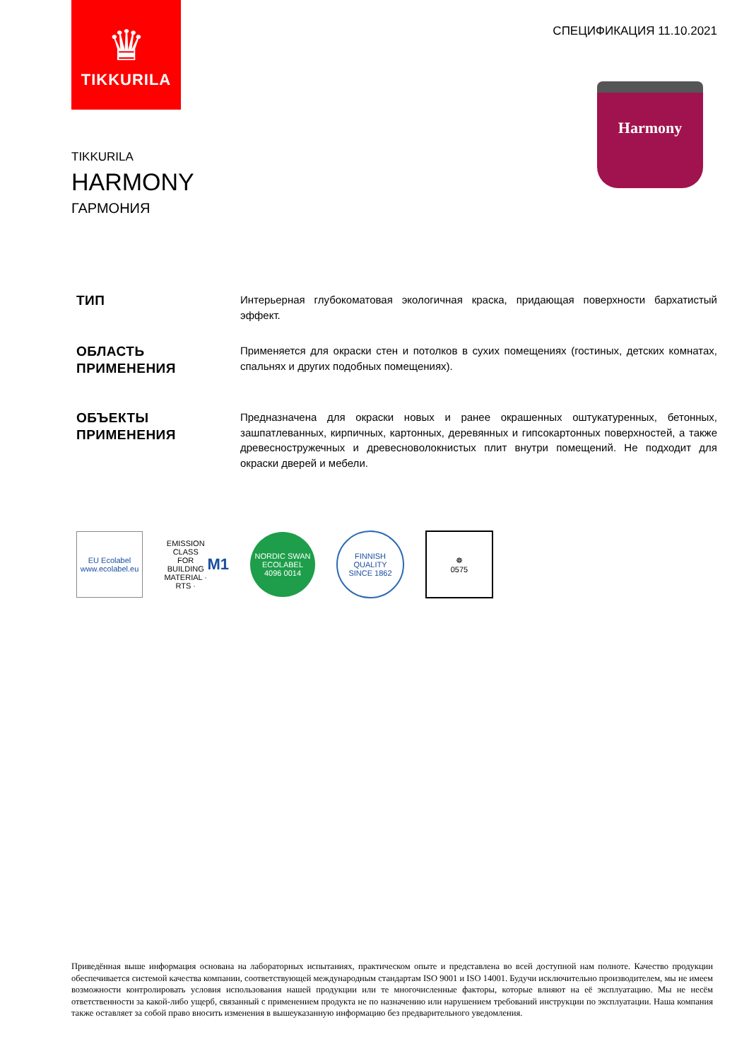♛
TIKKURILA
СПЕЦИФИКАЦИЯ 11.10.2021
Harmony
TIKKURILA
HARMONY
ГАРМОНИЯ
ТИП
Интерьерная глубокоматовая экологичная краска, придающая поверхности бархатистый эффект.
ОБЛАСТЬ ПРИМЕНЕНИЯ
Применяется для окраски стен и потолков в сухих помещениях (гостиных, детских комнатах, спальнях и других подобных помещениях).
ОБЪЕКТЫ ПРИМЕНЕНИЯ
Предназначена для окраски новых и ранее окрашенных оштукатуренных, бетонных, зашпатлеванных, кирпичных, картонных, деревянных и гипсокартонных поверхностей, а также древесностружечных и древесноволокнистых плит внутри помещений. Не подходит для окраски дверей и мебели.
EU Ecolabel
www.ecolabel.eu
EMISSION CLASS FOR BUILDING MATERIAL · RTS · M1
NORDIC SWAN ECOLABEL
4096 0014
FINNISH QUALITY
SINCE 1862
☸
0575
Приведённая выше информация основана на лабораторных испытаниях, практическом опыте и представлена во всей доступной нам полноте. Качество продукции обеспечивается системой качества компании, соответствующей международным стандартам ISO 9001 и ISO 14001. Будучи исключительно производителем, мы не имеем возможности контролировать условия использования нашей продукции или те многочисленные факторы, которые влияют на её эксплуатацию. Мы не несём ответственности за какой-либо ущерб, связанный с применением продукта не по назначению или нарушением требований инструкции по эксплуатации. Наша компания также оставляет за собой право вносить изменения в вышеуказанную информацию без предварительного уведомления.